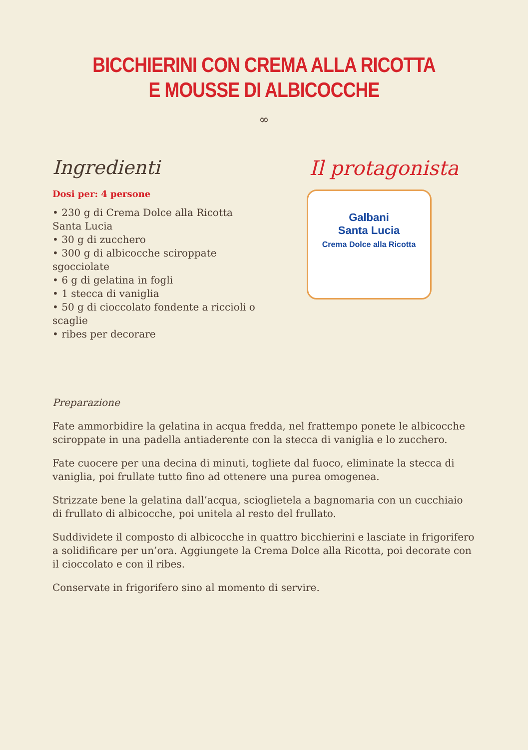BICCHIERINI CON CREMA ALLA RICOTTA
E MOUSSE DI ALBICOCCHE
∞
Ingredienti
Dosi per: 4 persone
• 230 g di Crema Dolce alla Ricotta Santa Lucia
• 30 g di zucchero
• 300 g di albicocche sciroppate sgocciolate
• 6 g di gelatina in fogli
• 1 stecca di vaniglia
• 50 g di cioccolato fondente a riccioli o scaglie
• ribes per decorare
Il protagonista
Galbani
Santa Lucia
Crema Dolce alla Ricotta
Preparazione
Fate ammorbidire la gelatina in acqua fredda, nel frattempo ponete le albicocche sciroppate in una padella antiaderente con la stecca di vaniglia e lo zucchero.
Fate cuocere per una decina di minuti, togliete dal fuoco, eliminate la stecca di vaniglia, poi frullate tutto fino ad ottenere una purea omogenea.
Strizzate bene la gelatina dall’acqua, scioglietela a bagnomaria con un cucchiaio di frullato di albicocche, poi unitela al resto del frullato.
Suddividete il composto di albicocche in quattro bicchierini e lasciate in frigorifero a solidificare per un’ora. Aggiungete la Crema Dolce alla Ricotta, poi decorate con il cioccolato e con il ribes.
Conservate in frigorifero sino al momento di servire.